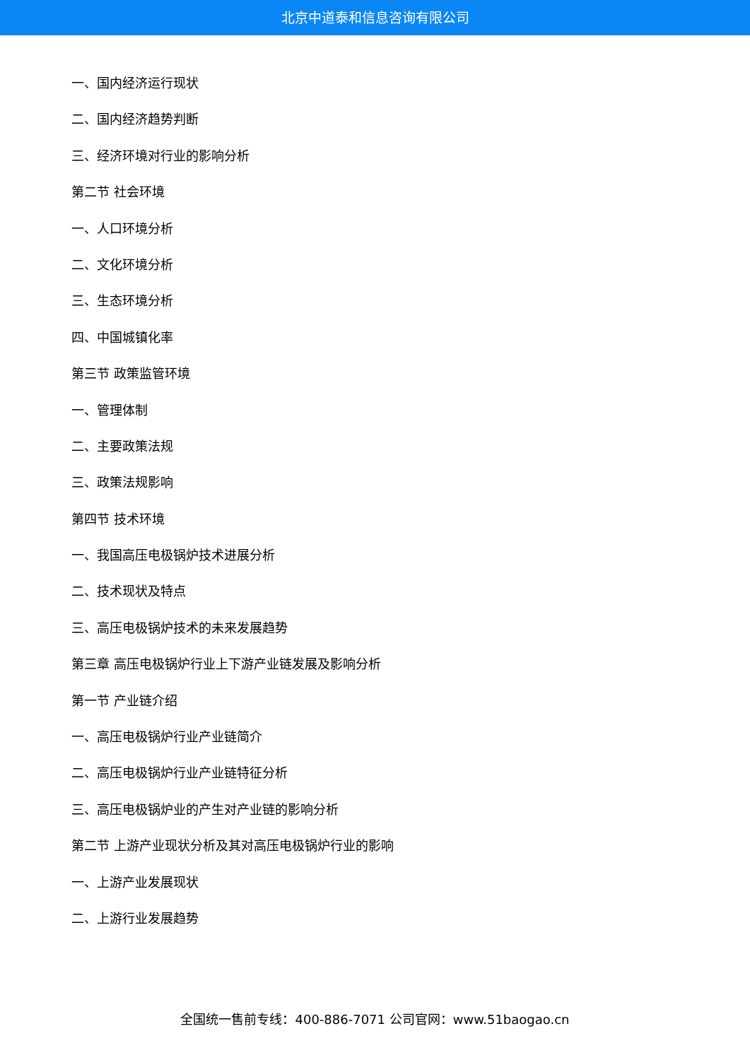北京中道泰和信息咨询有限公司
一、国内经济运行现状
二、国内经济趋势判断
三、经济环境对行业的影响分析
第二节 社会环境
一、人口环境分析
二、文化环境分析
三、生态环境分析
四、中国城镇化率
第三节 政策监管环境
一、管理体制
二、主要政策法规
三、政策法规影响
第四节 技术环境
一、我国高压电极锅炉技术进展分析
二、技术现状及特点
三、高压电极锅炉技术的未来发展趋势
第三章 高压电极锅炉行业上下游产业链发展及影响分析
第一节 产业链介绍
一、高压电极锅炉行业产业链简介
二、高压电极锅炉行业产业链特征分析
三、高压电极锅炉业的产生对产业链的影响分析
第二节 上游产业现状分析及其对高压电极锅炉行业的影响
一、上游产业发展现状
二、上游行业发展趋势
全国统一售前专线：400-886-7071 公司官网：www.51baogao.cn